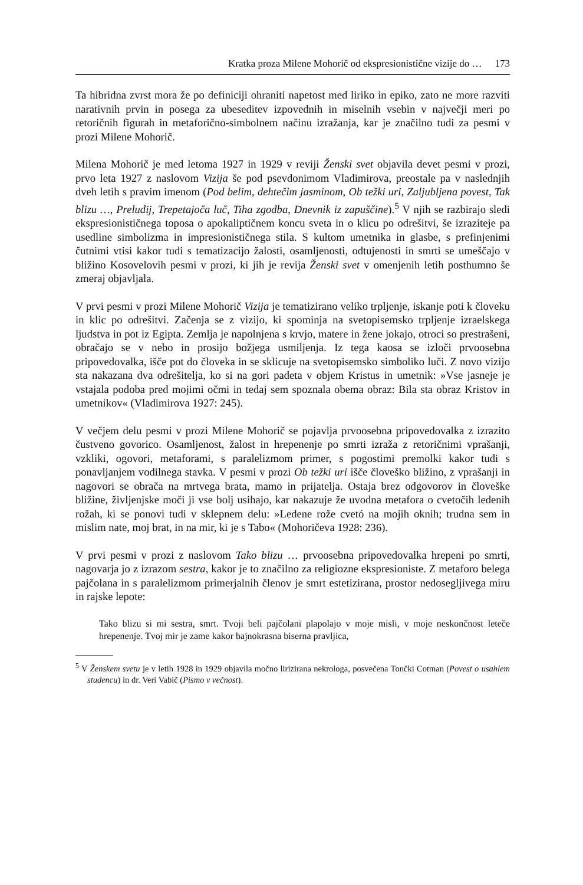Kratka proza Milene Mohorič od ekspresionistične vizije do … 173
Ta hibridna zvrst mora že po definiciji ohraniti napetost med liriko in epiko, zato ne more razviti narativnih prvin in posega za ubeseditev izpovednih in miselnih vsebin v največji meri po retoričnih figurah in metaforično-simbolnem načinu izražanja, kar je značilno tudi za pesmi v prozi Milene Mohorič.
Milena Mohorič je med letoma 1927 in 1929 v reviji Ženski svet objavila devet pesmi v prozi, prvo leta 1927 z naslovom Vizija še pod psevdonimom Vladimirova, preostale pa v naslednjih dveh letih s pravim imenom (Pod belim, dehtečim jasminom, Ob težki uri, Zaljubljena povest, Tak blizu …, Preludij, Trepetajoča luč, Tiha zgodba, Dnevnik iz zapuščine).<sup>5</sup> V njih se razbirajo sledi ekspresionističnega toposa o apokaliptičnem koncu sveta in o klicu po odrešitvi, še izraziteje pa usedline simbolizma in impresionističnega stila. S kultom umetnika in glasbe, s prefinjenimi čutnimi vtisi kakor tudi s tematizacijo žalosti, osamljenosti, odtujenosti in smrti se umeščajo v bližino Kosovelovih pesmi v prozi, ki jih je revija Ženski svet v omenjenih letih posthumno še zmeraj objavljala.
V prvi pesmi v prozi Milene Mohorič Vizija je tematizirano veliko trpljenje, iskanje poti k človeku in klic po odrešitvi. Začenja se z vizijo, ki spominja na svetopisemsko trpljenje izraelskega ljudstva in pot iz Egipta. Zemlja je napolnjena s krvjo, matere in žene jokajo, otroci so prestrašeni, obračajo se v nebo in prosijo božjega usmiljenja. Iz tega kaosa se izloči prvoosebna pripovedovalka, išče pot do človeka in se sklicuje na svetopisemsko simboliko luči. Z novo vizijo sta nakazana dva odrešitelja, ko si na gori padeta v objem Kristus in umetnik: »Vse jasneje je vstajala podoba pred mojimi očmi in tedaj sem spoznala obema obraz: Bila sta obraz Kristov in umetnikov« (Vladimirova 1927: 245).
V večjem delu pesmi v prozi Milene Mohorič se pojavlja prvoosebna pripovedovalka z izrazito čustveno govorico. Osamljenost, žalost in hrepenenje po smrti izraža z retoričnimi vprašanji, vzkliki, ogovori, metaforami, s paralelizmom primer, s pogostimi premolki kakor tudi s ponavljanjem vodilnega stavka. V pesmi v prozi Ob težki uri išče človeško bližino, z vprašanji in nagovori se obrača na mrtvega brata, mamo in prijatelja. Ostaja brez odgovorov in človeške bližine, življenjske moči ji vse bolj usihajo, kar nakazuje že uvodna metafora o cvetočih ledenih rožah, ki se ponovi tudi v sklepnem delu: »Ledene rože cvetó na mojih oknih; trudna sem in mislim nate, moj brat, in na mir, ki je s Tabo« (Mohoričeva 1928: 236).
V prvi pesmi v prozi z naslovom Tako blizu … prvoosebna pripovedovalka hrepeni po smrti, nagovarja jo z izrazom sestra, kakor je to značilno za religiozne ekspresioniste. Z metaforo belega pajčolana in s paralelizmom primerjalnih členov je smrt estetizirana, prostor nedosegljivega miru in rajske lepote:
Tako blizu si mi sestra, smrt. Tvoji beli pajčolani plapolajo v moje misli, v moje neskončnost leteče hrepenenje. Tvoj mir je zame kakor bajnokrasna biserna pravljica,
<sup>5</sup> V Ženskem svetu je v letih 1928 in 1929 objavila močno lirizirana nekrologa, posvečena Tončki Cotman (Povest o usahlem studencu) in dr. Veri Vabič (Pismo v večnost).